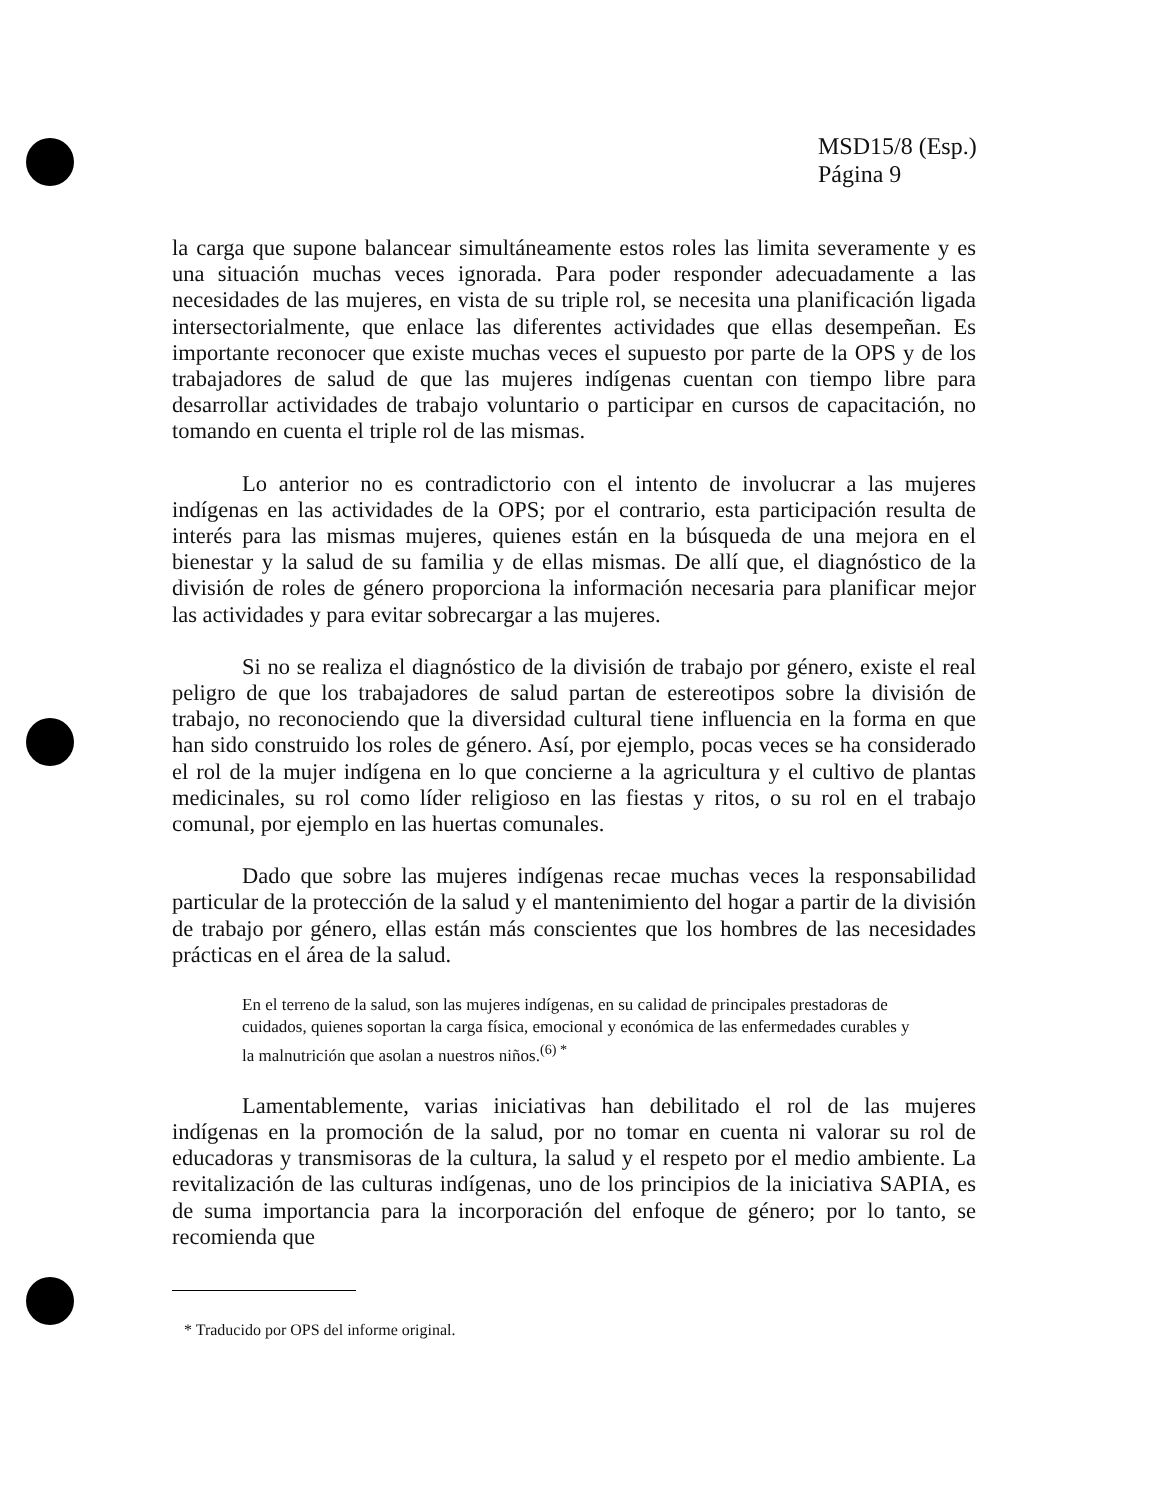MSD15/8 (Esp.)
Página 9
la carga que supone balancear simultáneamente estos roles las limita severamente y es una situación muchas veces ignorada. Para poder responder adecuadamente a las necesidades de las mujeres, en vista de su triple rol, se necesita una planificación ligada intersectorialmente, que enlace las diferentes actividades que ellas desempeñan. Es importante reconocer que existe muchas veces el supuesto por parte de la OPS y de los trabajadores de salud de que las mujeres indígenas cuentan con tiempo libre para desarrollar actividades de trabajo voluntario o participar en cursos de capacitación, no tomando en cuenta el triple rol de las mismas.
Lo anterior no es contradictorio con el intento de involucrar a las mujeres indígenas en las actividades de la OPS; por el contrario, esta participación resulta de interés para las mismas mujeres, quienes están en la búsqueda de una mejora en el bienestar y la salud de su familia y de ellas mismas. De allí que, el diagnóstico de la división de roles de género proporciona la información necesaria para planificar mejor las actividades y para evitar sobrecargar a las mujeres.
Si no se realiza el diagnóstico de la división de trabajo por género, existe el real peligro de que los trabajadores de salud partan de estereotipos sobre la división de trabajo, no reconociendo que la diversidad cultural tiene influencia en la forma en que han sido construido los roles de género. Así, por ejemplo, pocas veces se ha considerado el rol de la mujer indígena en lo que concierne a la agricultura y el cultivo de plantas medicinales, su rol como líder religioso en las fiestas y ritos, o su rol en el trabajo comunal, por ejemplo en las huertas comunales.
Dado que sobre las mujeres indígenas recae muchas veces la responsabilidad particular de la protección de la salud y el mantenimiento del hogar a partir de la división de trabajo por género, ellas están más conscientes que los hombres de las necesidades prácticas en el área de la salud.
En el terreno de la salud, son las mujeres indígenas, en su calidad de principales prestadoras de cuidados, quienes soportan la carga física, emocional y económica de las enfermedades curables y la malnutrición que asolan a nuestros niños.<sup>(6) *</sup>
Lamentablemente, varias iniciativas han debilitado el rol de las mujeres indígenas en la promoción de la salud, por no tomar en cuenta ni valorar su rol de educadoras y transmisoras de la cultura, la salud y el respeto por el medio ambiente. La revitalización de las culturas indígenas, uno de los principios de la iniciativa SAPIA, es de suma importancia para la incorporación del enfoque de género; por lo tanto, se recomienda que
* Traducido por OPS del informe original.